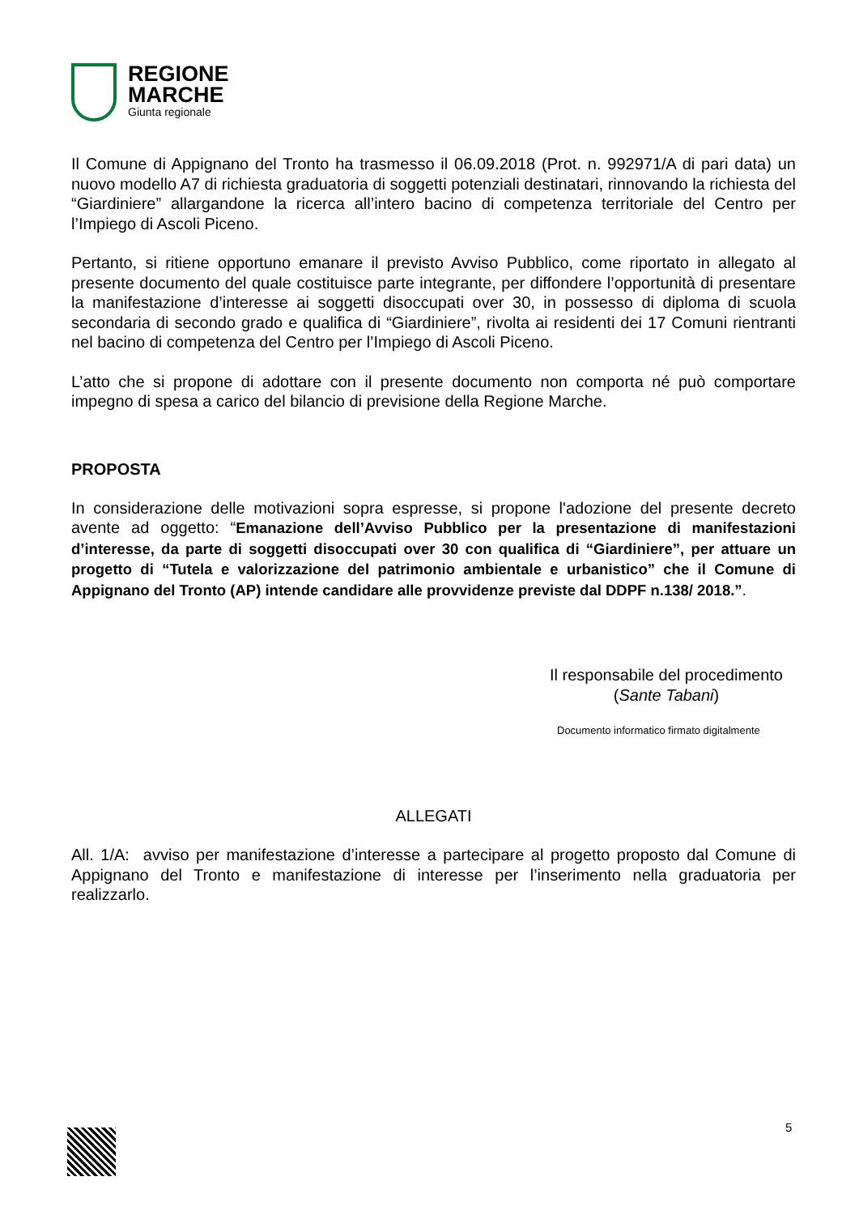REGIONE
MARCHE
Giunta regionale
Il Comune di Appignano del Tronto ha trasmesso il 06.09.2018 (Prot. n. 992971/A di pari data) un nuovo modello A7 di richiesta graduatoria di soggetti potenziali destinatari, rinnovando la richiesta del “Giardiniere” allargandone la ricerca all’intero bacino di competenza territoriale del Centro per l’Impiego di Ascoli Piceno.
Pertanto, si ritiene opportuno emanare il previsto Avviso Pubblico, come riportato in allegato al presente documento del quale costituisce parte integrante, per diffondere l’opportunità di presentare la manifestazione d’interesse ai soggetti disoccupati over 30, in possesso di diploma di scuola secondaria di secondo grado e qualifica di “Giardiniere”, rivolta ai residenti dei 17 Comuni rientranti nel bacino di competenza del Centro per l’Impiego di Ascoli Piceno.
L’atto che si propone di adottare con il presente documento non comporta né può comportare impegno di spesa a carico del bilancio di previsione della Regione Marche.
PROPOSTA
In considerazione delle motivazioni sopra espresse, si propone l'adozione del presente decreto avente ad oggetto: “Emanazione dell’Avviso Pubblico per la presentazione di manifestazioni d’interesse, da parte di soggetti disoccupati over 30 con qualifica di “Giardiniere”, per attuare un progetto di “Tutela e valorizzazione del patrimonio ambientale e urbanistico” che il Comune di Appignano del Tronto (AP) intende candidare alle provvidenze previste dal DDPF n.138/ 2018.”.
Il responsabile del procedimento
(Sante Tabani)
Documento informatico firmato digitalmente
ALLEGATI
All. 1/A: avviso per manifestazione d’interesse a partecipare al progetto proposto dal Comune di Appignano del Tronto e manifestazione di interesse per l’inserimento nella graduatoria per realizzarlo.
5